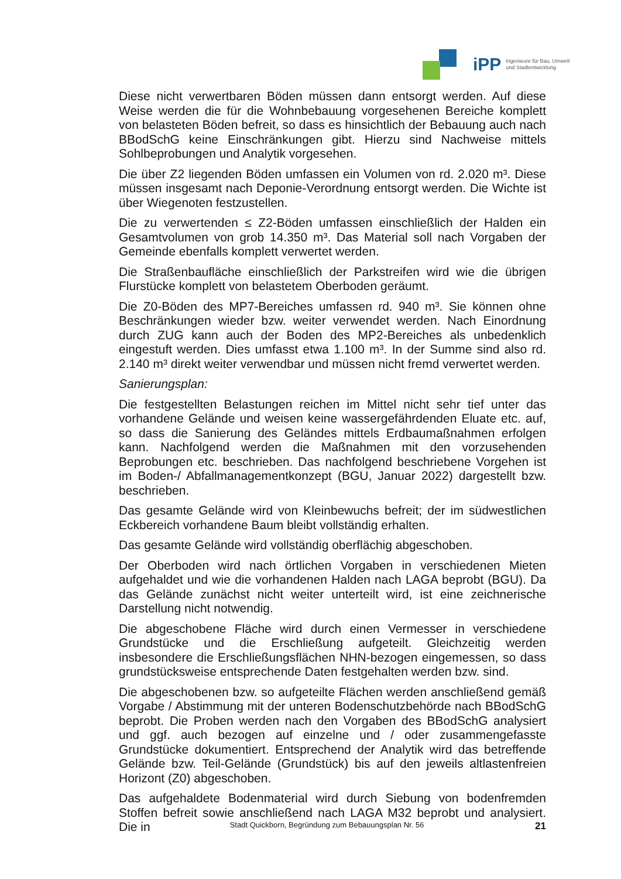iPP
Ingenieure für Bau, Umwelt
und Stadtentwicklung
Diese nicht verwertbaren Böden müssen dann entsorgt werden. Auf diese Weise werden die für die Wohnbebauung vorgesehenen Bereiche komplett von belasteten Böden befreit, so dass es hinsichtlich der Bebauung auch nach BBodSchG keine Einschränkungen gibt. Hierzu sind Nachweise mittels Sohlbeprobungen und Analytik vorgesehen.
Die über Z2 liegenden Böden umfassen ein Volumen von rd. 2.020 m³. Diese müssen insgesamt nach Deponie-Verordnung entsorgt werden. Die Wichte ist über Wiegenoten festzustellen.
Die zu verwertenden ≤ Z2-Böden umfassen einschließlich der Halden ein Gesamtvolumen von grob 14.350 m³. Das Material soll nach Vorgaben der Gemeinde ebenfalls komplett verwertet werden.
Die Straßenbaufläche einschließlich der Parkstreifen wird wie die übrigen Flurstücke komplett von belastetem Oberboden geräumt.
Die Z0-Böden des MP7-Bereiches umfassen rd. 940 m³. Sie können ohne Beschränkungen wieder bzw. weiter verwendet werden. Nach Einordnung durch ZUG kann auch der Boden des MP2-Bereiches als unbedenklich eingestuft werden. Dies umfasst etwa 1.100 m³. In der Summe sind also rd. 2.140 m³ direkt weiter verwendbar und müssen nicht fremd verwertet werden.
Sanierungsplan:
Die festgestellten Belastungen reichen im Mittel nicht sehr tief unter das vorhandene Gelände und weisen keine wassergefährdenden Eluate etc. auf, so dass die Sanierung des Geländes mittels Erdbaumaßnahmen erfolgen kann. Nachfolgend werden die Maßnahmen mit den vorzusehenden Beprobungen etc. beschrieben. Das nachfolgend beschriebene Vorgehen ist im Boden-/ Abfallmanagementkonzept (BGU, Januar 2022) dargestellt bzw. beschrieben.
Das gesamte Gelände wird von Kleinbewuchs befreit; der im südwestlichen Eckbereich vorhandene Baum bleibt vollständig erhalten.
Das gesamte Gelände wird vollständig oberflächig abgeschoben.
Der Oberboden wird nach örtlichen Vorgaben in verschiedenen Mieten aufgehaldet und wie die vorhandenen Halden nach LAGA beprobt (BGU). Da das Gelände zunächst nicht weiter unterteilt wird, ist eine zeichnerische Darstellung nicht notwendig.
Die abgeschobene Fläche wird durch einen Vermesser in verschiedene Grundstücke und die Erschließung aufgeteilt. Gleichzeitig werden insbesondere die Erschließungsflächen NHN-bezogen eingemessen, so dass grundstücksweise entsprechende Daten festgehalten werden bzw. sind.
Die abgeschobenen bzw. so aufgeteilte Flächen werden anschließend gemäß Vorgabe / Abstimmung mit der unteren Bodenschutzbehörde nach BBodSchG beprobt. Die Proben werden nach den Vorgaben des BBodSchG analysiert und ggf. auch bezogen auf einzelne und / oder zusammengefasste Grundstücke dokumentiert. Entsprechend der Analytik wird das betreffende Gelände bzw. Teil-Gelände (Grundstück) bis auf den jeweils altlastenfreien Horizont (Z0) abgeschoben.
Das aufgehaldete Bodenmaterial wird durch Siebung von bodenfremden Stoffen befreit sowie anschließend nach LAGA M32 beprobt und analysiert. Die in
Stadt Quickborn, Begründung zum Bebauungsplan Nr. 56 21